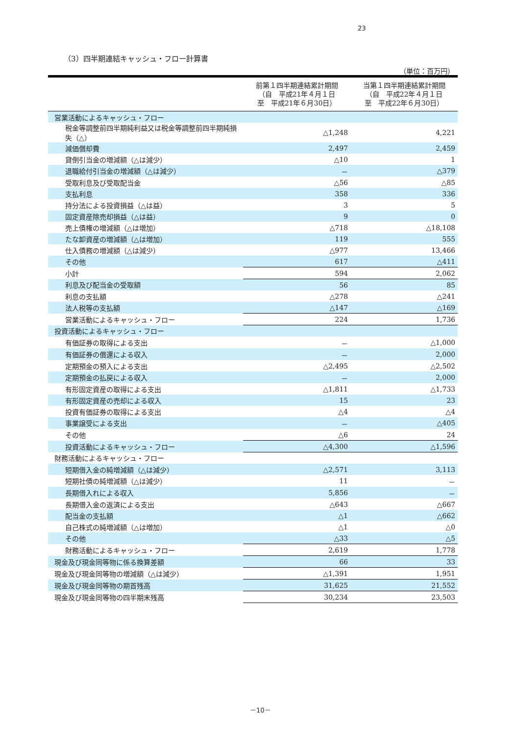23
（3）四半期連結キャッシュ・フロー計算書
（単位：百万円）
| | 前第１四半期連結累計期間 （自 平成21年４月１日 至 平成21年６月30日） | 当第１四半期連結累計期間 （自 平成22年４月１日 至 平成22年６月30日） |
| --- | --- | --- |
| 営業活動によるキャッシュ・フロー | | |
| 税金等調整前四半期純利益又は税金等調整前四半期純損失（△） | △1,248 | 4,221 |
| 減価償却費 | 2,497 | 2,459 |
| 貸倒引当金の増減額（△は減少） | △10 | 1 |
| 退職給付引当金の増減額（△は減少） | － | △379 |
| 受取利息及び受取配当金 | △56 | △85 |
| 支払利息 | 358 | 336 |
| 持分法による投資損益（△は益） | 3 | 5 |
| 固定資産除売却損益（△は益） | 9 | 0 |
| 売上債権の増減額（△は増加） | △718 | △18,108 |
| たな卸資産の増減額（△は増加） | 119 | 555 |
| 仕入債務の増減額（△は減少） | △977 | 13,466 |
| その他 | 617 | △411 |
| 小計 | 594 | 2,062 |
| 利息及び配当金の受取額 | 56 | 85 |
| 利息の支払額 | △278 | △241 |
| 法人税等の支払額 | △147 | △169 |
| 営業活動によるキャッシュ・フロー | 224 | 1,736 |
| 投資活動によるキャッシュ・フロー | | |
| 有価証券の取得による支出 | － | △1,000 |
| 有価証券の償還による収入 | － | 2,000 |
| 定期預金の預入による支出 | △2,495 | △2,502 |
| 定期預金の払戻による収入 | － | 2,000 |
| 有形固定資産の取得による支出 | △1,811 | △1,733 |
| 有形固定資産の売却による収入 | 15 | 23 |
| 投資有価証券の取得による支出 | △4 | △4 |
| 事業譲受による支出 | － | △405 |
| その他 | △6 | 24 |
| 投資活動によるキャッシュ・フロー | △4,300 | △1,596 |
| 財務活動によるキャッシュ・フロー | | |
| 短期借入金の純増減額（△は減少） | △2,571 | 3,113 |
| 短期社債の純増減額（△は減少） | 11 | － |
| 長期借入れによる収入 | 5,856 | － |
| 長期借入金の返済による支出 | △643 | △667 |
| 配当金の支払額 | △1 | △662 |
| 自己株式の純増減額（△は増加） | △1 | △0 |
| その他 | △33 | △5 |
| 財務活動によるキャッシュ・フロー | 2,619 | 1,778 |
| 現金及び現金同等物に係る換算差額 | 66 | 33 |
| 現金及び現金同等物の増減額（△は減少） | △1,391 | 1,951 |
| 現金及び現金同等物の期首残高 | 31,625 | 21,552 |
| 現金及び現金同等物の四半期末残高 | 30,234 | 23,503 |
－10－